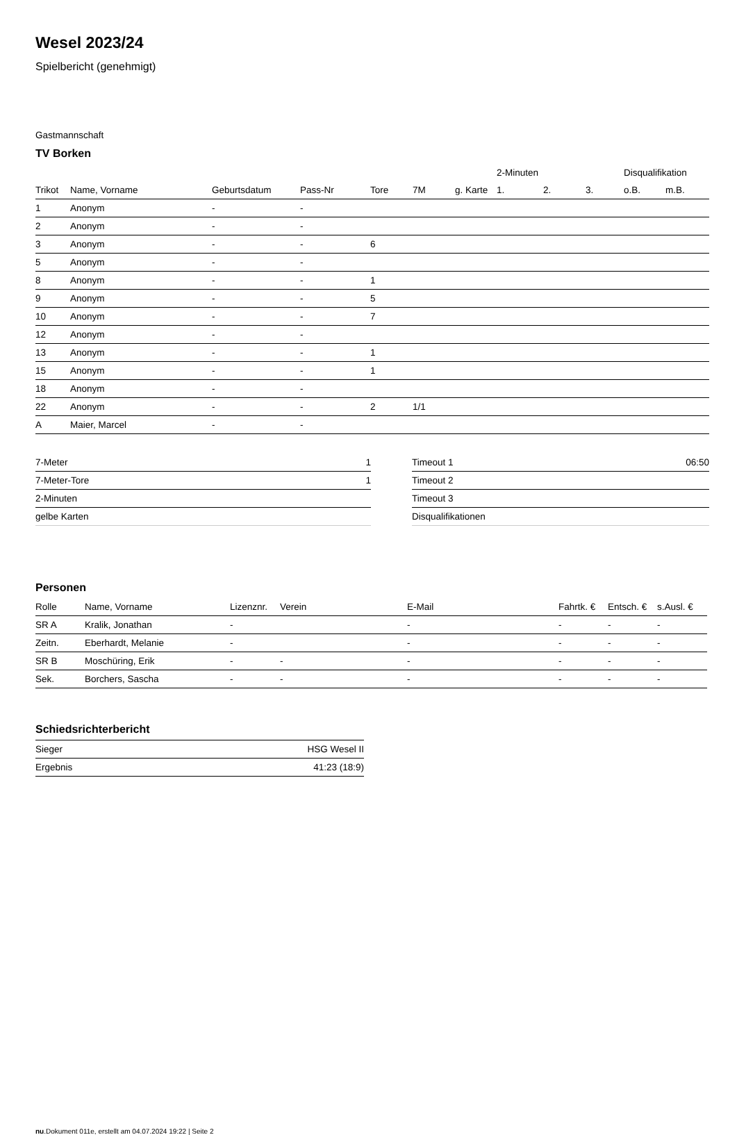Wesel 2023/24
Spielbericht (genehmigt)
Gastmannschaft
TV Borken
| | | | | | | | 2-Minuten | | | Disqualifikation | |
| --- | --- | --- | --- | --- | --- | --- | --- | --- | --- | --- | --- |
| Trikot | Name, Vorname | Geburtsdatum | Pass-Nr | Tore | 7M | g. Karte | 1. | 2. | 3. | o.B. | m.B. |
| 1 | Anonym | - | - | | | | | | | | |
| 2 | Anonym | - | - | | | | | | | | |
| 3 | Anonym | - | - | 6 | | | | | | | |
| 5 | Anonym | - | - | | | | | | | | |
| 8 | Anonym | - | - | 1 | | | | | | | |
| 9 | Anonym | - | - | 5 | | | | | | | |
| 10 | Anonym | - | - | 7 | | | | | | | |
| 12 | Anonym | - | - | | | | | | | | |
| 13 | Anonym | - | - | 1 | | | | | | | |
| 15 | Anonym | - | - | 1 | | | | | | | |
| 18 | Anonym | - | - | | | | | | | | |
| 22 | Anonym | - | - | 2 | 1/1 | | | | | | |
| A | Maier, Marcel | - | - | | | | | | | | |
| 7-Meter | 1 |
| 7-Meter-Tore | 1 |
| 2-Minuten | |
| gelbe Karten | |
| Timeout 1 | 06:50 |
| Timeout 2 | |
| Timeout 3 | |
| Disqualifikationen | |
Personen
| Rolle | Name, Vorname | Lizenznr. | Verein | E-Mail | Fahrtk. € | Entsch. € | s.Ausl. € |
| --- | --- | --- | --- | --- | --- | --- | --- |
| SR A | Kralik, Jonathan | - | | - | - | - | - |
| Zeitn. | Eberhardt, Melanie | - | | - | - | - | - |
| SR B | Moschüring, Erik | - | - | - | - | - | - |
| Sek. | Borchers, Sascha | - | - | - | - | - | - |
Schiedsrichterbericht
| Sieger | HSG Wesel II |
| Ergebnis | 41:23 (18:9) |
nu.Dokument 011e, erstellt am 04.07.2024 19:22 | Seite 2